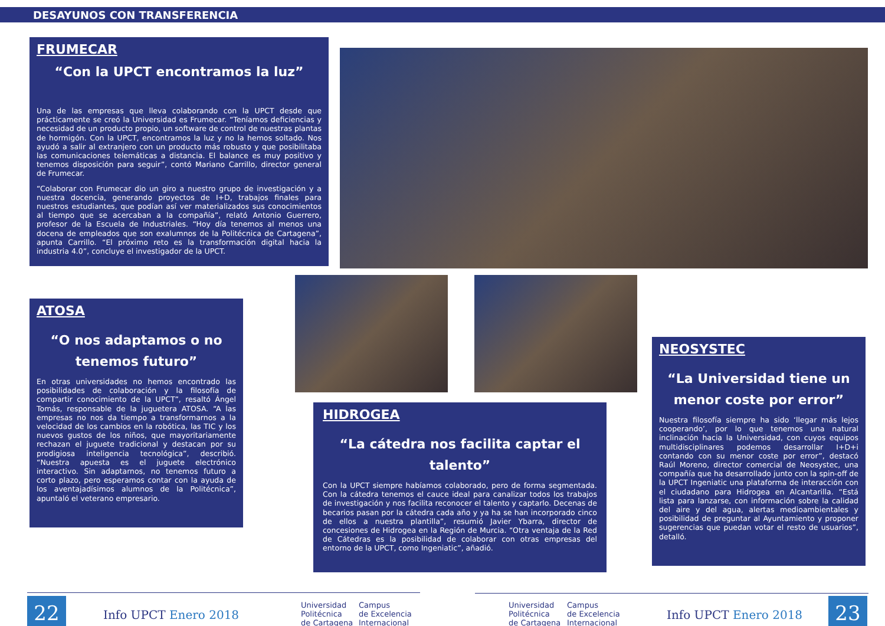DESAYUNOS CON TRANSFERENCIA
FRUMECAR
“Con la UPCT encontramos la luz”
Una de las empresas que lleva colaborando con la UPCT desde que prácticamente se creó la Universidad es Frumecar. “Teníamos deficiencias y necesidad de un producto propio, un software de control de nuestras plantas de hormigón. Con la UPCT, encontramos la luz y no la hemos soltado. Nos ayudó a salir al extranjero con un producto más robusto y que posibilitaba las comunicaciones telemáticas a distancia. El balance es muy positivo y tenemos disposición para seguir”, contó Mariano Carrillo, director general de Frumecar.
“Colaborar con Frumecar dio un giro a nuestro grupo de investigación y a nuestra docencia, generando proyectos de I+D, trabajos finales para nuestros estudiantes, que podían así ver materializados sus conocimientos al tiempo que se acercaban a la compañía”, relató Antonio Guerrero, profesor de la Escuela de Industriales. “Hoy día tenemos al menos una docena de empleados que son exalumnos de la Politécnica de Cartagena”, apunta Carrillo. “El próximo reto es la transformación digital hacia la industria 4.0”, concluye el investigador de la UPCT.
ATOSA
“O nos adaptamos o no tenemos futuro”
En otras universidades no hemos encontrado las posibilidades de colaboración y la filosofía de compartir conocimiento de la UPCT”, resaltó Ángel Tomás, responsable de la juguetera ATOSA. “A las empresas no nos da tiempo a transformarnos a la velocidad de los cambios en la robótica, las TIC y los nuevos gustos de los niños, que mayoritariamente rechazan el juguete tradicional y destacan por su prodigiosa inteligencia tecnológica”, describió. “Nuestra apuesta es el juguete electrónico interactivo. Sin adaptarnos, no tenemos futuro a corto plazo, pero esperamos contar con la ayuda de los aventajadísimos alumnos de la Politécnica”, apuntaló el veterano empresario.
HIDROGEA
“La cátedra nos facilita captar el talento”
Con la UPCT siempre habíamos colaborado, pero de forma segmentada. Con la cátedra tenemos el cauce ideal para canalizar todos los trabajos de investigación y nos facilita reconocer el talento y captarlo. Decenas de becarios pasan por la cátedra cada año y ya ha se han incorporado cinco de ellos a nuestra plantilla”, resumió Javier Ybarra, director de concesiones de Hidrogea en la Región de Murcia. “Otra ventaja de la Red de Cátedras es la posibilidad de colaborar con otras empresas del entorno de la UPCT, como Ingeniatic”, añadió.
NEOSYSTEC
“La Universidad tiene un menor coste por error”
Nuestra filosofía siempre ha sido ‘llegar más lejos cooperando’, por lo que tenemos una natural inclinación hacia la Universidad, con cuyos equipos multidisciplinares podemos desarrollar I+D+i contando con su menor coste por error”, destacó Raúl Moreno, director comercial de Neosystec, una compañía que ha desarrollado junto con la spin-off de la UPCT Ingeniatic una plataforma de interacción con el ciudadano para Hidrogea en Alcantarilla. “Está lista para lanzarse, con información sobre la calidad del aire y del agua, alertas medioambientales y posibilidad de preguntar al Ayuntamiento y proponer sugerencias que puedan votar el resto de usuarios”, detalló.
22 Info UPCT Enero 2018
Universidad
Politécnica
de Cartagena
Campus
de Excelencia
Internacional
Universidad
Politécnica
de Cartagena
Campus
de Excelencia
Internacional
Info UPCT Enero 2018 23